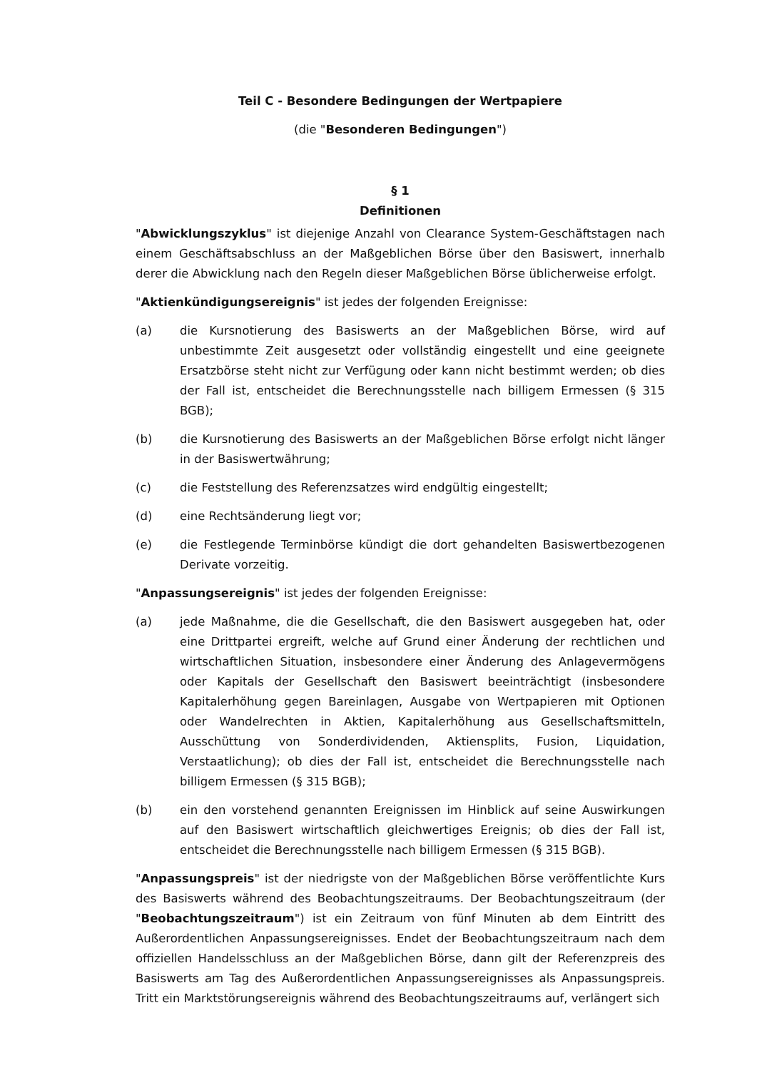Teil C - Besondere Bedingungen der Wertpapiere
(die "Besonderen Bedingungen")
§ 1
Definitionen
"Abwicklungszyklus" ist diejenige Anzahl von Clearance System-Geschäftstagen nach einem Geschäftsabschluss an der Maßgeblichen Börse über den Basiswert, innerhalb derer die Abwicklung nach den Regeln dieser Maßgeblichen Börse üblicherweise erfolgt.
"Aktienkündigungsereignis" ist jedes der folgenden Ereignisse:
(a) die Kursnotierung des Basiswerts an der Maßgeblichen Börse, wird auf unbestimmte Zeit ausgesetzt oder vollständig eingestellt und eine geeignete Ersatzbörse steht nicht zur Verfügung oder kann nicht bestimmt werden; ob dies der Fall ist, entscheidet die Berechnungsstelle nach billigem Ermessen (§ 315 BGB);
(b) die Kursnotierung des Basiswerts an der Maßgeblichen Börse erfolgt nicht länger in der Basiswertwährung;
(c) die Feststellung des Referenzsatzes wird endgültig eingestellt;
(d) eine Rechtsänderung liegt vor;
(e) die Festlegende Terminbörse kündigt die dort gehandelten Basiswertbezogenen Derivate vorzeitig.
"Anpassungsereignis" ist jedes der folgenden Ereignisse:
(a) jede Maßnahme, die die Gesellschaft, die den Basiswert ausgegeben hat, oder eine Drittpartei ergreift, welche auf Grund einer Änderung der rechtlichen und wirtschaftlichen Situation, insbesondere einer Änderung des Anlagevermögens oder Kapitals der Gesellschaft den Basiswert beeinträchtigt (insbesondere Kapitalerhöhung gegen Bareinlagen, Ausgabe von Wertpapieren mit Optionen oder Wandelrechten in Aktien, Kapitalerhöhung aus Gesellschaftsmitteln, Ausschüttung von Sonderdividenden, Aktiensplits, Fusion, Liquidation, Verstaatlichung); ob dies der Fall ist, entscheidet die Berechnungsstelle nach billigem Ermessen (§ 315 BGB);
(b) ein den vorstehend genannten Ereignissen im Hinblick auf seine Auswirkungen auf den Basiswert wirtschaftlich gleichwertiges Ereignis; ob dies der Fall ist, entscheidet die Berechnungsstelle nach billigem Ermessen (§ 315 BGB).
"Anpassungspreis" ist der niedrigste von der Maßgeblichen Börse veröffentlichte Kurs des Basiswerts während des Beobachtungszeitraums. Der Beobachtungszeitraum (der "Beobachtungszeitraum") ist ein Zeitraum von fünf Minuten ab dem Eintritt des Außerordentlichen Anpassungsereignisses. Endet der Beobachtungszeitraum nach dem offiziellen Handelsschluss an der Maßgeblichen Börse, dann gilt der Referenzpreis des Basiswerts am Tag des Außerordentlichen Anpassungsereignisses als Anpassungspreis. Tritt ein Marktstörungsereignis während des Beobachtungszeitraums auf, verlängert sich